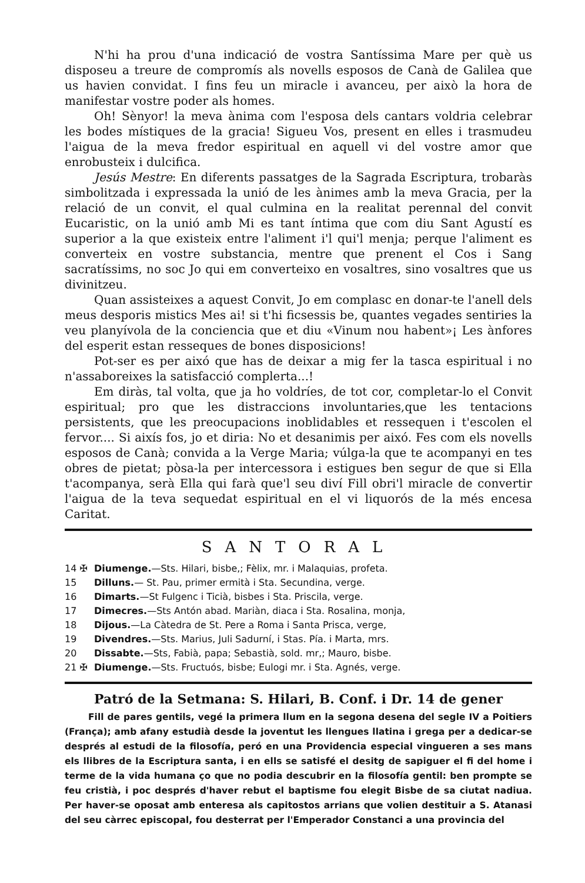N'hi ha prou d'una indicació de vostra Santíssima Mare per què us disposeu a treure de compromís als novells esposos de Canà de Galilea que us havien convidat. I fins feu un miracle i avanceu, per això la hora de manifestar vostre poder als homes.
Oh! Sènyor! la meva ànima com l'esposa dels cantars voldria celebrar les bodes místiques de la gracia! Sigueu Vos, present en elles i trasmudeu l'aigua de la meva fredor espiritual en aquell vi del vostre amor que enrobusteix i dulcifica.
Jesús Mestre: En diferents passatges de la Sagrada Escriptura, trobaràs simbolitzada i expressada la unió de les ànimes amb la meva Gracia, per la relació de un convit, el qual culmina en la realitat perennal del convit Eucaristic, on la unió amb Mi es tant íntima que com diu Sant Agustí es superior a la que existeix entre l'aliment i'l qui'l menja; perque l'aliment es converteix en vostre substancia, mentre que prenent el Cos i Sang sacratíssims, no soc Jo qui em converteixo en vosaltres, sino vosaltres que us divinitzeu.
Quan assisteixes a aquest Convit, Jo em complasc en donar-te l'anell dels meus desporis mistics Mes ai! si t'hi ficsessis be, quantes vegades sentiries la veu planyívola de la conciencia que et diu «Vinum nou habent»¡ Les ànfores del esperit estan resseques de bones disposicions!
Pot-ser es per aixó que has de deixar a mig fer la tasca espiritual i no n'assaboreixes la satisfacció complerta...!
Em diràs, tal volta, que ja ho voldríes, de tot cor, completar-lo el Convit espiritual; pro que les distraccions involuntaries,que les tentacions persistents, que les preocupacions inoblidables et ressequen i t'escolen el fervor.... Si aixís fos, jo et diria: No et desanimis per aixó. Fes com els novells esposos de Canà; convida a la Verge Maria; vúlga-la que te acompanyi en tes obres de pietat; pòsa-la per intercessora i estigues ben segur de que si Ella t'acompanya, serà Ella qui farà que'l seu diví Fill obri'l miracle de convertir l'aigua de la teva sequedat espiritual en el vi liquorós de la més encesa Caritat.
SANTORAL
14 ✠ Diumenge.—Sts. Hilari, bisbe,; Fèlix, mr. i Malaquias, profeta.
15 Dilluns.— St. Pau, primer ermità i Sta. Secundina, verge.
16 Dimarts.—St Fulgenc i Ticià, bisbes i Sta. Priscila, verge.
17 Dimecres.—Sts Antón abad. Mariàn, diaca i Sta. Rosalina, monja,
18 Dijous.—La Càtedra de St. Pere a Roma i Santa Prisca, verge,
19 Divendres.—Sts. Marius, Juli Sadurní, i Stas. Pía. i Marta, mrs.
20 Dissabte.—Sts, Fabià, papa; Sebastià, sold. mr,; Mauro, bisbe.
21 ✠ Diumenge.—Sts. Fructuós, bisbe; Eulogi mr. i Sta. Agnés, verge.
Patró de la Setmana: S. Hilari, B. Conf. i Dr. 14 de gener
Fill de pares gentils, vegé la primera llum en la segona desena del segle IV a Poitiers (França); amb afany estudià desde la joventut les llengues llatina i grega per a dedicar-se després al estudi de la filosofía, peró en una Providencia especial vingueren a ses mans els llibres de la Escriptura santa, i en ells se satisfé el desitg de sapiguer el fi del home i terme de la vida humana ço que no podia descubrir en la filosofía gentil: ben prompte se feu cristià, i poc després d'haver rebut el baptisme fou elegit Bisbe de sa ciutat nadiua. Per haver-se oposat amb enteresa als capitostos arrians que volien destituir a S. Atanasi del seu càrrec episcopal, fou desterrat per l'Emperador Constanci a una provincia del